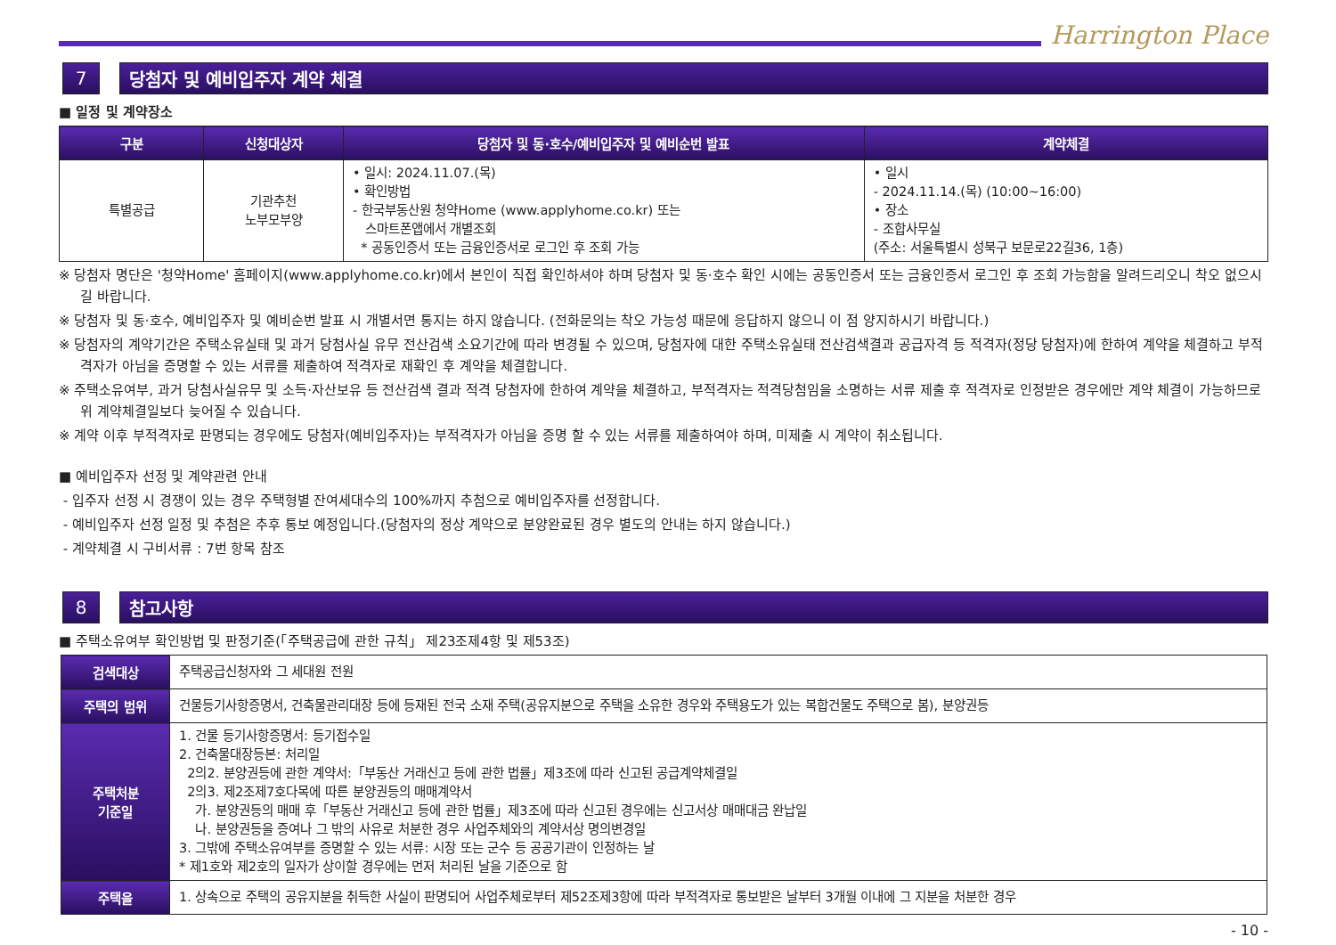Harrington Place
7 당첨자 및 예비입주자 계약 체결
■ 일정 및 계약장소
| 구분 | 신청대상자 | 당첨자 및 동·호수/예비입주자 및 예비순번 발표 | 계약체결 |
| --- | --- | --- | --- |
| 특별공급 | 기관추천 노부모부양 | • 일시: 2024.11.07.(목) • 확인방법 - 한국부동산원 청약Home (www.applyhome.co.kr) 또는 스마트폰앱에서 개별조회 * 공동인증서 또는 금융인증서로 로그인 후 조회 가능 | • 일시 - 2024.11.14.(목) (10:00~16:00) • 장소 - 조합사무실 (주소: 서울특별시 성북구 보문로22길36, 1층) |
※ 당첨자 명단은 '청약Home' 홈페이지(www.applyhome.co.kr)에서 본인이 직접 확인하셔야 하며 당첨자 및 동·호수 확인 시에는 공동인증서 또는 금융인증서 로그인 후 조회 가능함을 알려드리오니 착오 없으시길 바랍니다.
※ 당첨자 및 동·호수, 예비입주자 및 예비순번 발표 시 개별서면 통지는 하지 않습니다. (전화문의는 착오 가능성 때문에 응답하지 않으니 이 점 양지하시기 바랍니다.)
※ 당첨자의 계약기간은 주택소유실태 및 과거 당첨사실 유무 전산검색 소요기간에 따라 변경될 수 있으며, 당첨자에 대한 주택소유실태 전산검색결과 공급자격 등 적격자(정당 당첨자)에 한하여 계약을 체결하고 부적격자가 아님을 증명할 수 있는 서류를 제출하여 적격자로 재확인 후 계약을 체결합니다.
※ 주택소유여부, 과거 당첨사실유무 및 소득·자산보유 등 전산검색 결과 적격 당첨자에 한하여 계약을 체결하고, 부적격자는 적격당첨임을 소명하는 서류 제출 후 적격자로 인정받은 경우에만 계약 체결이 가능하므로 위 계약체결일보다 늦어질 수 있습니다.
※ 계약 이후 부적격자로 판명되는 경우에도 당첨자(예비입주자)는 부적격자가 아님을 증명 할 수 있는 서류를 제출하여야 하며, 미제출 시 계약이 취소됩니다.
■ 예비입주자 선정 및 계약관련 안내
- 입주자 선정 시 경쟁이 있는 경우 주택형별 잔여세대수의 100%까지 추첨으로 예비입주자를 선정합니다.
- 예비입주자 선정 일정 및 추첨은 추후 통보 예정입니다.(당첨자의 정상 계약으로 분양완료된 경우 별도의 안내는 하지 않습니다.)
- 계약체결 시 구비서류 : 7번 항목 참조
8 참고사항
■ 주택소유여부 확인방법 및 판정기준(「주택공급에 관한 규칙」 제23조제4항 및 제53조)
| 검색대상 | 주택공급신청자와 그 세대원 전원 |
| 주택의 범위 | 건물등기사항증명서, 건축물관리대장 등에 등재된 전국 소재 주택(공유지분으로 주택을 소유한 경우와 주택용도가 있는 복합건물도 주택으로 봄), 분양권등 |
| 주택처분 기준일 | 1. 건물 등기사항증명서: 등기접수일 2. 건축물대장등본: 처리일 2의2. 분양권등에 관한 계약서:「부동산 거래신고 등에 관한 법률」제3조에 따라 신고된 공급계약체결일 2의3. 제2조제7호다목에 따른 분양권등의 매매계약서 가. 분양권등의 매매 후「부동산 거래신고 등에 관한 법률」제3조에 따라 신고된 경우에는 신고서상 매매대금 완납일 나. 분양권등을 증여나 그 밖의 사유로 처분한 경우 사업주체와의 계약서상 명의변경일 3. 그밖에 주택소유여부를 증명할 수 있는 서류: 시장 또는 군수 등 공공기관이 인정하는 날 * 제1호와 제2호의 일자가 상이할 경우에는 먼저 처리된 날을 기준으로 함 |
| 주택을 | 1. 상속으로 주택의 공유지분을 취득한 사실이 판명되어 사업주체로부터 제52조제3항에 따라 부적격자로 통보받은 날부터 3개월 이내에 그 지분을 처분한 경우 |
- 10 -